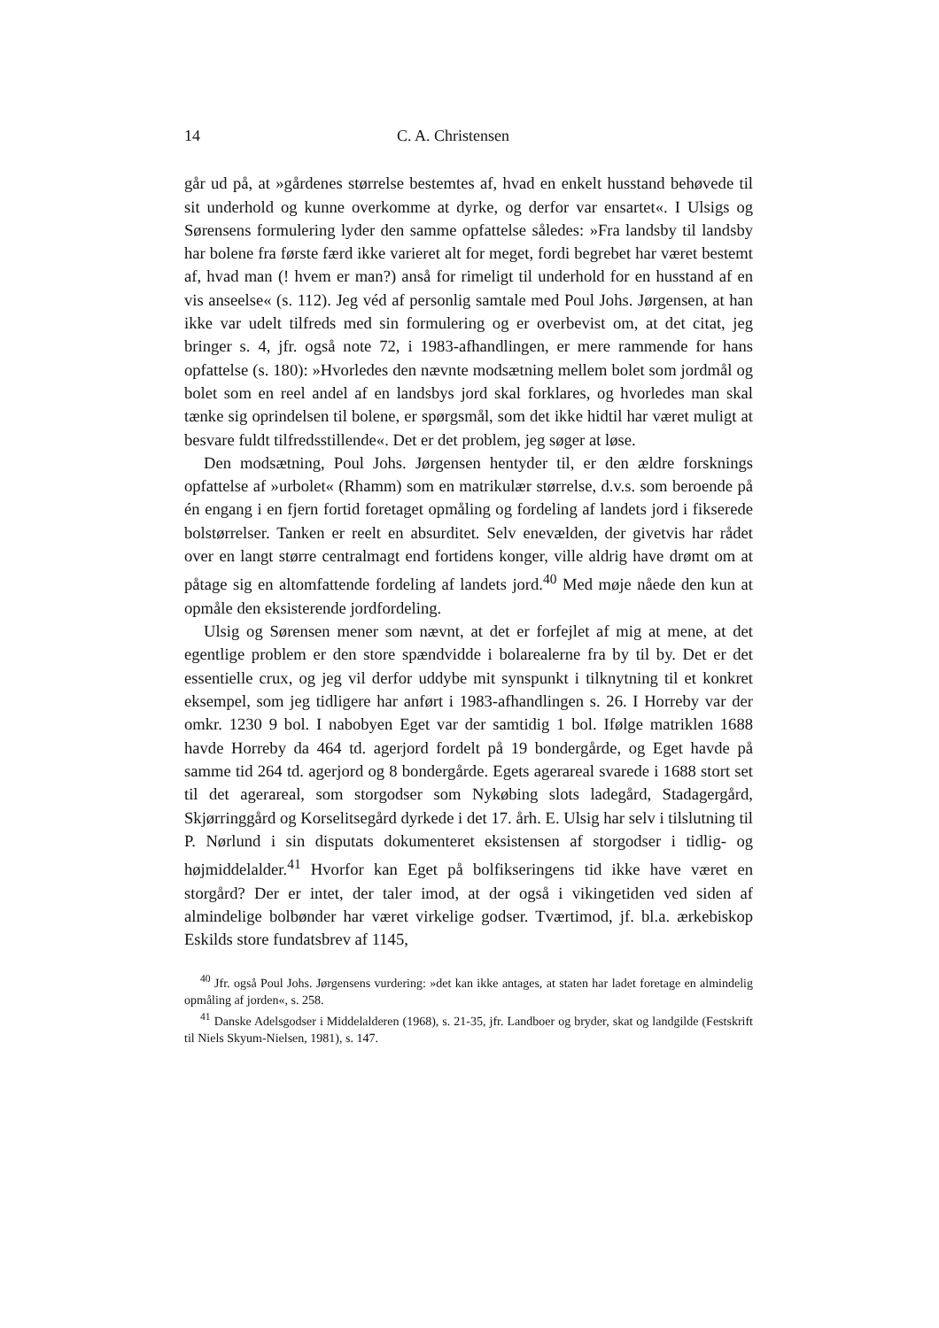14 C. A. Christensen
går ud på, at »gårdenes størrelse bestemtes af, hvad en enkelt husstand behøvede til sit underhold og kunne overkomme at dyrke, og derfor var ensartet«. I Ulsigs og Sørensens formulering lyder den samme opfattelse således: »Fra landsby til landsby har bolene fra første færd ikke varieret alt for meget, fordi begrebet har været bestemt af, hvad man (! hvem er man?) anså for rimeligt til underhold for en husstand af en vis anseelse« (s. 112). Jeg véd af personlig samtale med Poul Johs. Jørgensen, at han ikke var udelt tilfreds med sin formulering og er overbevist om, at det citat, jeg bringer s. 4, jfr. også note 72, i 1983-afhandlingen, er mere rammende for hans opfattelse (s. 180): »Hvorledes den nævnte modsætning mellem bolet som jordmål og bolet som en reel andel af en landsbys jord skal forklares, og hvorledes man skal tænke sig oprindelsen til bolene, er spørgsmål, som det ikke hidtil har været muligt at besvare fuldt tilfredsstillende«. Det er det problem, jeg søger at løse.
Den modsætning, Poul Johs. Jørgensen hentyder til, er den ældre forsknings opfattelse af »urbolet« (Rhamm) som en matrikulær størrelse, d.v.s. som beroende på én engang i en fjern fortid foretaget opmåling og fordeling af landets jord i fikserede bolstørrelser. Tanken er reelt en absurditet. Selv enevælden, der givetvis har rådet over en langt større centralmagt end fortidens konger, ville aldrig have drømt om at påtage sig en altomfattende fordeling af landets jord.<sup>40</sup> Med møje nåede den kun at opmåle den eksisterende jordfordeling.
Ulsig og Sørensen mener som nævnt, at det er forfejlet af mig at mene, at det egentlige problem er den store spændvidde i bolarealerne fra by til by. Det er det essentielle crux, og jeg vil derfor uddybe mit synspunkt i tilknytning til et konkret eksempel, som jeg tidligere har anført i 1983-afhandlingen s. 26. I Horreby var der omkr. 1230 9 bol. I nabobyen Eget var der samtidig 1 bol. Ifølge matriklen 1688 havde Horreby da 464 td. agerjord fordelt på 19 bondergårde, og Eget havde på samme tid 264 td. agerjord og 8 bondergårde. Egets agerareal svarede i 1688 stort set til det agerareal, som storgodser som Nykøbing slots ladegård, Stadagergård, Skjørringgård og Korselitsegård dyrkede i det 17. årh. E. Ulsig har selv i tilslutning til P. Nørlund i sin disputats dokumenteret eksistensen af storgodser i tidlig- og højmiddelalder.<sup>41</sup> Hvorfor kan Eget på bolfikseringens tid ikke have været en storgård? Der er intet, der taler imod, at der også i vikingetiden ved siden af almindelige bolbønder har været virkelige godser. Tværtimod, jf. bl.a. ærkebiskop Eskilds store fundatsbrev af 1145,
<sup>40</sup> Jfr. også Poul Johs. Jørgensens vurdering: »det kan ikke antages, at staten har ladet foretage en almindelig opmåling af jorden«, s. 258.
<sup>41</sup> Danske Adelsgodser i Middelalderen (1968), s. 21-35, jfr. Landboer og bryder, skat og landgilde (Festskrift til Niels Skyum-Nielsen, 1981), s. 147.